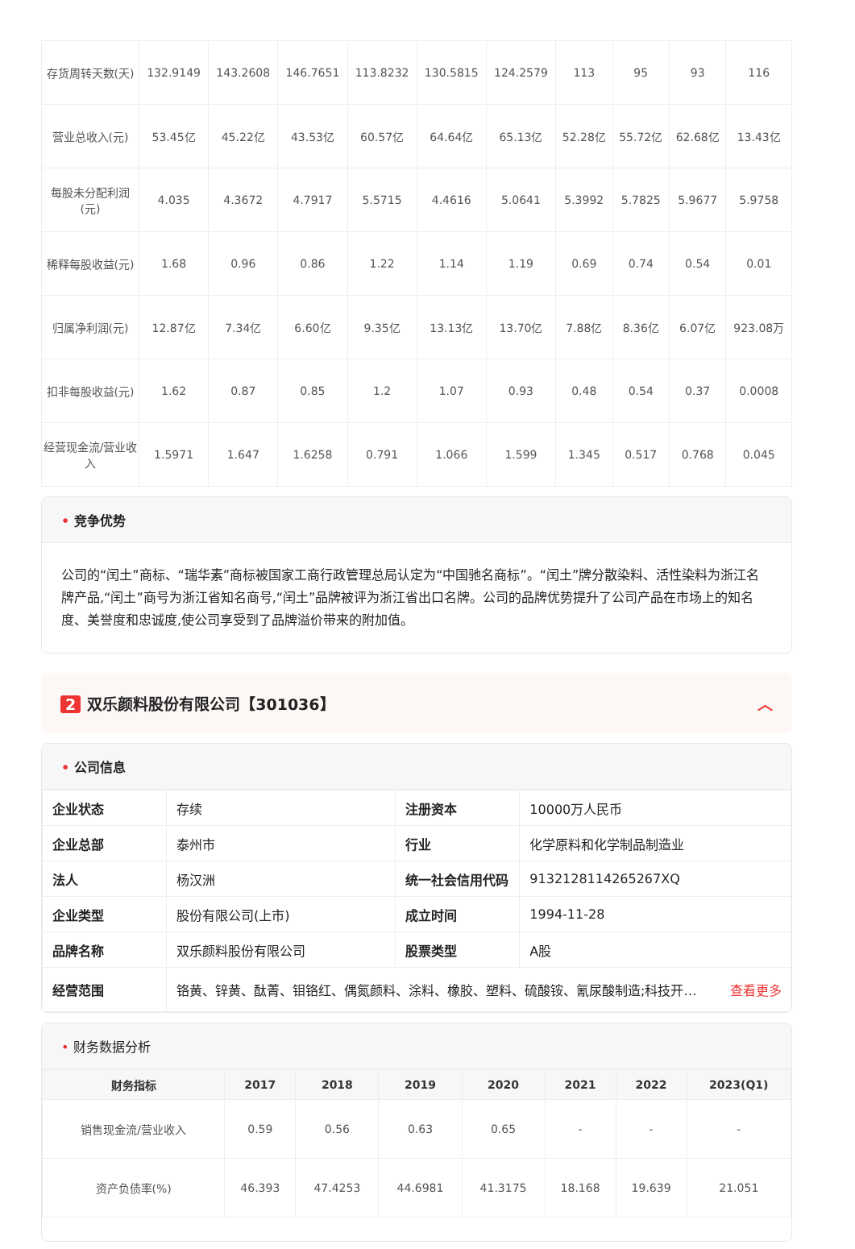| 存货周转天数(天) | 132.9149 | 143.2608 | 146.7651 | 113.8232 | 130.5815 | 124.2579 | 113 | 95 | 93 | 116 |
| 营业总收入(元) | 53.45亿 | 45.22亿 | 43.53亿 | 60.57亿 | 64.64亿 | 65.13亿 | 52.28亿 | 55.72亿 | 62.68亿 | 13.43亿 |
| 每股未分配利润(元) | 4.035 | 4.3672 | 4.7917 | 5.5715 | 4.4616 | 5.0641 | 5.3992 | 5.7825 | 5.9677 | 5.9758 |
| 稀释每股收益(元) | 1.68 | 0.96 | 0.86 | 1.22 | 1.14 | 1.19 | 0.69 | 0.74 | 0.54 | 0.01 |
| 归属净利润(元) | 12.87亿 | 7.34亿 | 6.60亿 | 9.35亿 | 13.13亿 | 13.70亿 | 7.88亿 | 8.36亿 | 6.07亿 | 923.08万 |
| 扣非每股收益(元) | 1.62 | 0.87 | 0.85 | 1.2 | 1.07 | 0.93 | 0.48 | 0.54 | 0.37 | 0.0008 |
| 经营现金流/营业收入 | 1.5971 | 1.647 | 1.6258 | 0.791 | 1.066 | 1.599 | 1.345 | 0.517 | 0.768 | 0.045 |
• 竞争优势
公司的“闰土”商标、“瑞华素”商标被国家工商行政管理总局认定为“中国驰名商标”。“闰土”牌分散染料、活性染料为浙江名牌产品,“闰土”商号为浙江省知名商号,“闰土”品牌被评为浙江省出口名牌。公司的品牌优势提升了公司产品在市场上的知名度、美誉度和忠诚度,使公司享受到了品牌溢价带来的附加值。
2 双乐颜料股份有限公司【301036】 ︿
• 公司信息
| 企业状态 | 存续 | 注册资本 | 10000万人民币 |
| 企业总部 | 泰州市 | 行业 | 化学原料和化学制品制造业 |
| 法人 | 杨汉洲 | 统一社会信用代码 | 9132128114265267XQ |
| 企业类型 | 股份有限公司(上市) | 成立时间 | 1994-11-28 |
| 品牌名称 | 双乐颜料股份有限公司 | 股票类型 | A股 |
| 经营范围 | 铬黄、锌黄、酞菁、钼铬红、偶氮颜料、涂料、橡胶、塑料、硫酸铵、氰尿酸制造;科技开… 查看更多 | | |
• 财务数据分析
| 财务指标 | 2017 | 2018 | 2019 | 2020 | 2021 | 2022 | 2023(Q1) |
| --- | --- | --- | --- | --- | --- | --- | --- |
| 销售现金流/营业收入 | 0.59 | 0.56 | 0.63 | 0.65 | - | - | - |
| 资产负债率(%) | 46.393 | 47.4253 | 44.6981 | 41.3175 | 18.168 | 19.639 | 21.051 |